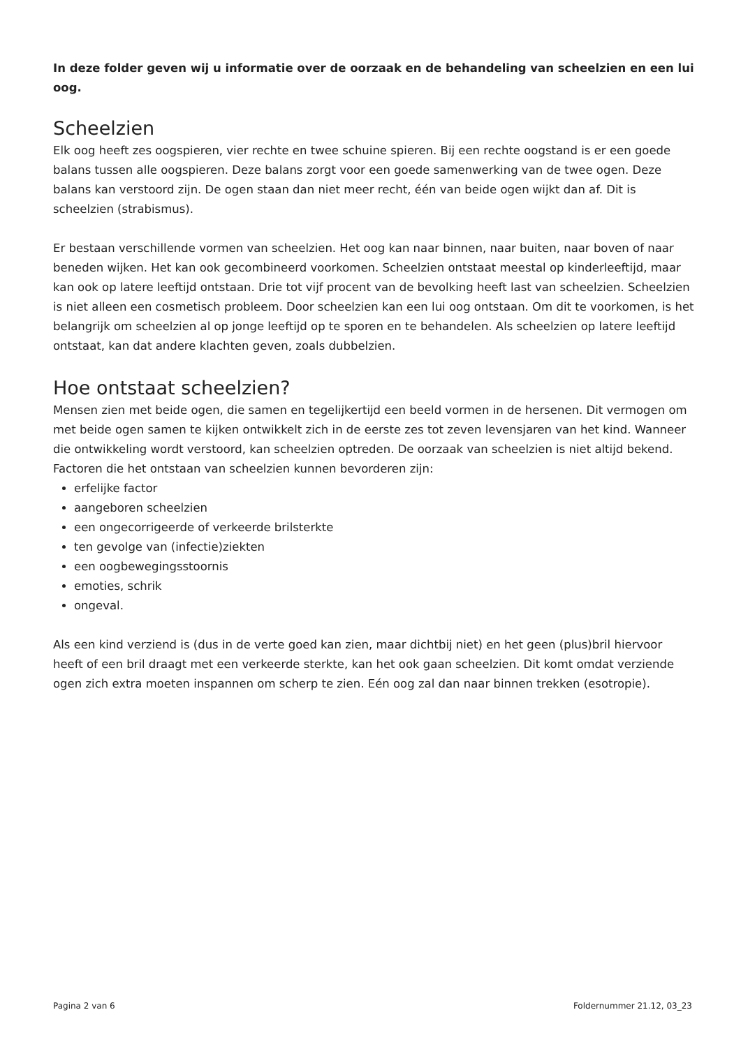In deze folder geven wij u informatie over de oorzaak en de behandeling van scheelzien en een lui oog.
Scheelzien
Elk oog heeft zes oogspieren, vier rechte en twee schuine spieren. Bij een rechte oogstand is er een goede balans tussen alle oogspieren. Deze balans zorgt voor een goede samenwerking van de twee ogen. Deze balans kan verstoord zijn. De ogen staan dan niet meer recht, één van beide ogen wijkt dan af. Dit is scheelzien (strabismus).
Er bestaan verschillende vormen van scheelzien. Het oog kan naar binnen, naar buiten, naar boven of naar beneden wijken. Het kan ook gecombineerd voorkomen. Scheelzien ontstaat meestal op kinderleeftijd, maar kan ook op latere leeftijd ontstaan. Drie tot vijf procent van de bevolking heeft last van scheelzien. Scheelzien is niet alleen een cosmetisch probleem. Door scheelzien kan een lui oog ontstaan. Om dit te voorkomen, is het belangrijk om scheelzien al op jonge leeftijd op te sporen en te behandelen. Als scheelzien op latere leeftijd ontstaat, kan dat andere klachten geven, zoals dubbelzien.
Hoe ontstaat scheelzien?
Mensen zien met beide ogen, die samen en tegelijkertijd een beeld vormen in de hersenen. Dit vermogen om met beide ogen samen te kijken ontwikkelt zich in de eerste zes tot zeven levensjaren van het kind. Wanneer die ontwikkeling wordt verstoord, kan scheelzien optreden. De oorzaak van scheelzien is niet altijd bekend. Factoren die het ontstaan van scheelzien kunnen bevorderen zijn:
erfelijke factor
aangeboren scheelzien
een ongecorrigeerde of verkeerde brilsterkte
ten gevolge van (infectie)ziekten
een oogbewegingsstoornis
emoties, schrik
ongeval.
Als een kind verziend is (dus in de verte goed kan zien, maar dichtbij niet) en het geen (plus)bril hiervoor heeft of een bril draagt met een verkeerde sterkte, kan het ook gaan scheelzien. Dit komt omdat verziende ogen zich extra moeten inspannen om scherp te zien. Eén oog zal dan naar binnen trekken (esotropie).
Pagina 2 van 6 Foldernummer 21.12, 03_23